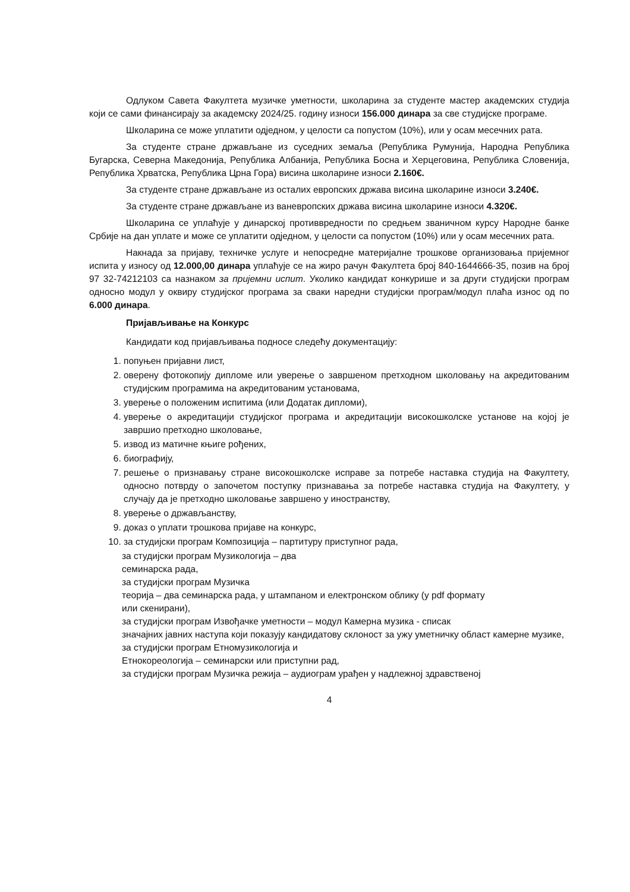Одлуком Савета Факултета музичке уметности, школарина за студенте мастер академских студија који се сами финансирају за академску 2024/25. годину износи 156.000 динара за све студијске програме.
Школарина се може уплатити одједном, у целости са попустом (10%), или у осам месечних рата.
За студенте стране држављане из суседних земаља (Република Румунија, Народна Република Бугарска, Северна Македонија, Република Албанија, Република Босна и Херцеговина, Република Словенија, Република Хрватска, Република Црна Гора) висина школарине износи 2.160€.
За студенте стране држављане из осталих европских држава висина школарине износи 3.240€.
За студенте стране држављане из ваневропских држава висина школарине износи 4.320€.
Школарина се уплаћује у динарској противвредности по средњем званичном курсу Народне банке Србије на дан уплате и може се уплатити одједном, у целости са попустом (10%) или у осам месечних рата.
Накнада за пријаву, техничке услуге и непосредне материјалне трошкове организовања пријемног испита у износу од 12.000,00 динара уплаћује се на жиро рачун Факултета број 840-1644666-35, позив на број 97 32-74212103 са назнаком за пријемни испит. Уколико кандидат конкурише и за други студијски програм односно модул у оквиру студијског програма за сваки наредни студијски програм/модул плаћа износ од по 6.000 динара.
Пријављивање на Конкурс
Кандидати код пријављивања подносе следећу документацију:
1. попуњен пријавни лист,
2. оверену фотокопију дипломе или уверење о завршеном претходном школовању на акредитованим студијским програмима на акредитованим установама,
3. уверење о положеним испитима (или Додатак дипломи),
4. уверење о акредитацији студијског програма и акредитацији високошколске установе на којој је завршио претходно школовање,
5. извод из матичне књиге рођених,
6. биографију,
7. решење о признавању стране високошколске исправе за потребе наставка студија на Факултету, односно потврду о започетом поступку признавања за потребе наставка студија на Факултету, у случају да је претходно школовање завршено у иностранству,
8. уверење о држављанству,
9. доказ о уплати трошкова пријаве на конкурс,
10. за студијски програм Композиција – партитуру приступног рада,
за студијски програм Музикологија – два
семинарска рада,
за студијски програм Музичка
теорија – два семинарска рада, у штампаном и електронском облику (у pdf формату
или скенирани),
за студијски програм Извођачке уметности – модул Камерна музика - списак
значајних јавних наступа који показују кандидатову склоност за ужу уметничку област камерне музике,
за студијски програм Етномузикологија и
Етнокореологија – семинарски или приступни рад,
за студијски програм Музичка режија – аудиограм урађен у надлежној здравственој
4